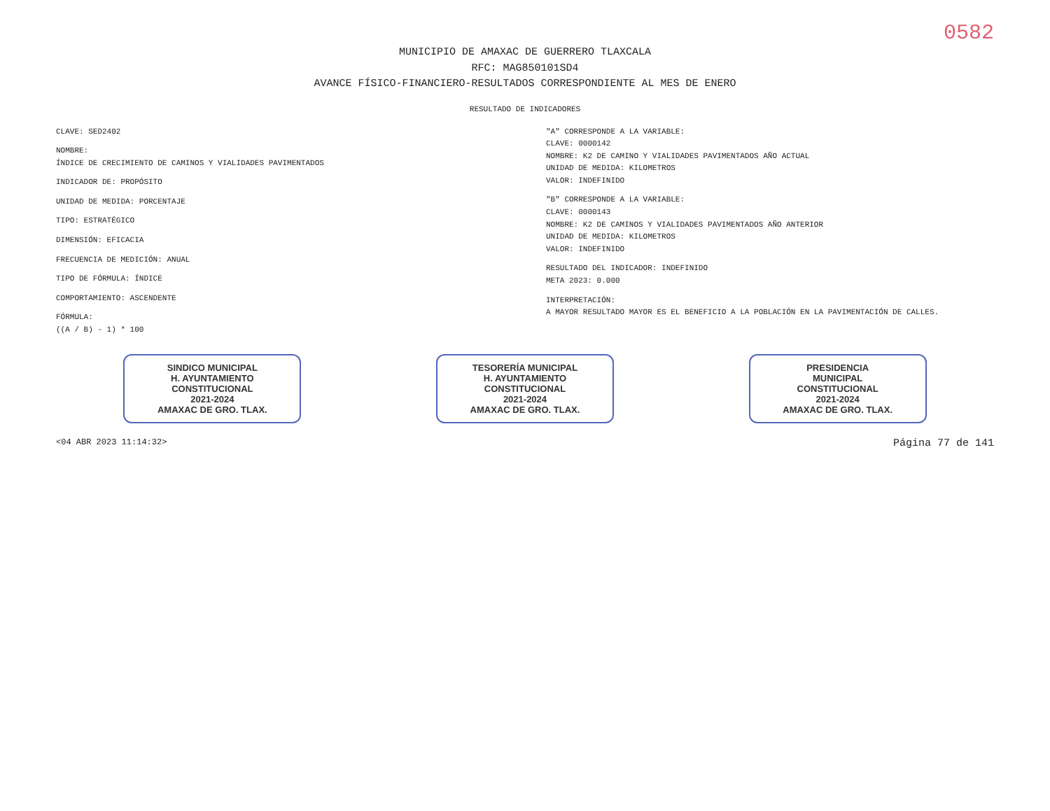0582
MUNICIPIO DE AMAXAC DE GUERRERO TLAXCALA
RFC: MAG850101SD4
AVANCE FÍSICO-FINANCIERO-RESULTADOS CORRESPONDIENTE AL MES DE ENERO
RESULTADO DE INDICADORES
CLAVE: SED2402
NOMBRE:
ÍNDICE DE CRECIMIENTO DE CAMINOS Y VIALIDADES PAVIMENTADOS
INDICADOR DE: PROPÓSITO
UNIDAD DE MEDIDA: PORCENTAJE
TIPO: ESTRATÉGICO
DIMENSIÓN: EFICACIA
FRECUENCIA DE MEDICIÓN: ANUAL
TIPO DE FÓRMULA: ÍNDICE
COMPORTAMIENTO: ASCENDENTE
FÓRMULA:
((A / B) - 1) * 100
"A" CORRESPONDE A LA VARIABLE:
CLAVE: 0000142
NOMBRE: K2 DE CAMINO Y VIALIDADES PAVIMENTADOS AÑO ACTUAL
UNIDAD DE MEDIDA: KILOMETROS
VALOR: INDEFINIDO
"B" CORRESPONDE A LA VARIABLE:
CLAVE: 0000143
NOMBRE: K2 DE CAMINOS Y VIALIDADES PAVIMENTADOS AÑO ANTERIOR
UNIDAD DE MEDIDA: KILOMETROS
VALOR: INDEFINIDO
RESULTADO DEL INDICADOR: INDEFINIDO
META 2023: 0.000
INTERPRETACIÓN:
A MAYOR RESULTADO MAYOR ES EL BENEFICIO A LA POBLACIÓN EN LA PAVIMENTACIÓN DE CALLES.
SINDICO MUNICIPAL
H. AYUNTAMIENTO
CONSTITUCIONAL
2021-2024
AMAXAC DE GRO. TLAX.
TESORERÍA MUNICIPAL
H. AYUNTAMIENTO
CONSTITUCIONAL
2021-2024
AMAXAC DE GRO. TLAX.
PRESIDENCIA
MUNICIPAL
CONSTITUCIONAL
2021-2024
AMAXAC DE GRO. TLAX.
<04 ABR 2023 11:14:32> Página 77 de 141